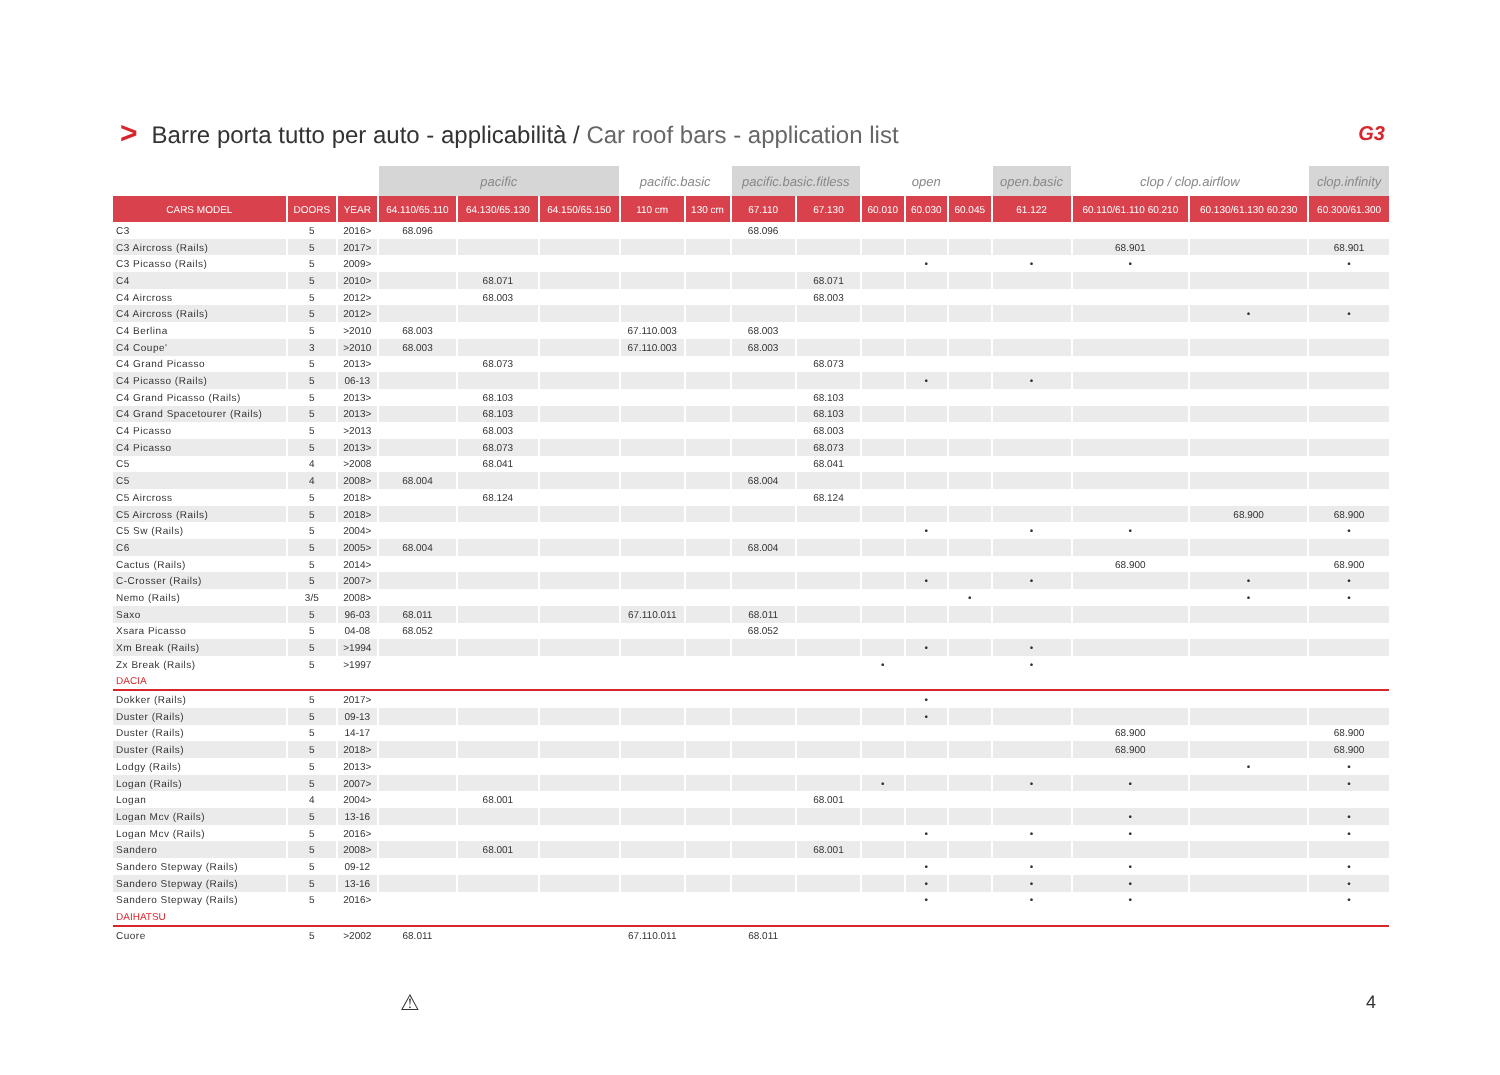> Barre porta tutto per auto - applicabilità / Car roof bars - application list G3
| | | | pacific | | | pacific.basic | | pacific.basic.fitless | | open | | | open.basic | clop / clop.airflow | | clop.infinity |
| --- | --- | --- | --- | --- | --- | --- | --- | --- | --- | --- | --- | --- | --- | --- | --- | --- |
| CARS MODEL | DOORS | YEAR | 64.110/65.110 | 64.130/65.130 | 64.150/65.150 | 110 cm | 130 cm | 67.110 | 67.130 | 60.010 | 60.030 | 60.045 | 61.122 | 60.110/61.110 60.210 | 60.130/61.130 60.230 | 60.300/61.300 |
| C3 | 5 | 2016> | 68.096 | | | | | 68.096 | | | | | | | | |
| C3 Aircross (Rails) | 5 | 2017> | | | | | | | | | | | | 68.901 | | 68.901 |
| C3 Picasso (Rails) | 5 | 2009> | | | | | | | | | • | | • | • | | • |
| C4 | 5 | 2010> | | 68.071 | | | | | 68.071 | | | | | | | |
| C4 Aircross | 5 | 2012> | | 68.003 | | | | | 68.003 | | | | | | | |
| C4 Aircross (Rails) | 5 | 2012> | | | | | | | | | | | | | • | • |
| C4 Berlina | 5 | >2010 | 68.003 | | | 67.110.003 | | 68.003 | | | | | | | | |
| C4 Coupe' | 3 | >2010 | 68.003 | | | 67.110.003 | | 68.003 | | | | | | | | |
| C4 Grand Picasso | 5 | 2013> | | 68.073 | | | | | 68.073 | | | | | | | |
| C4 Picasso (Rails) | 5 | 06-13 | | | | | | | | | • | | • | | | |
| C4 Grand Picasso (Rails) | 5 | 2013> | | 68.103 | | | | | 68.103 | | | | | | | |
| C4 Grand Spacetourer (Rails) | 5 | 2013> | | 68.103 | | | | | 68.103 | | | | | | | |
| C4 Picasso | 5 | >2013 | | 68.003 | | | | | 68.003 | | | | | | | |
| C4 Picasso | 5 | 2013> | | 68.073 | | | | | 68.073 | | | | | | | |
| C5 | 4 | >2008 | | 68.041 | | | | | 68.041 | | | | | | | |
| C5 | 4 | 2008> | 68.004 | | | | | 68.004 | | | | | | | | |
| C5 Aircross | 5 | 2018> | | 68.124 | | | | | 68.124 | | | | | | | |
| C5 Aircross (Rails) | 5 | 2018> | | | | | | | | | | | | | 68.900 | 68.900 |
| C5 Sw (Rails) | 5 | 2004> | | | | | | | | | • | | • | • | | • |
| C6 | 5 | 2005> | 68.004 | | | | | 68.004 | | | | | | | | |
| Cactus (Rails) | 5 | 2014> | | | | | | | | | | | | 68.900 | | 68.900 |
| C-Crosser (Rails) | 5 | 2007> | | | | | | | | | • | | • | | • | • |
| Nemo (Rails) | 3/5 | 2008> | | | | | | | | | | • | | | • | • |
| Saxo | 5 | 96-03 | 68.011 | | | 67.110.011 | | 68.011 | | | | | | | | |
| Xsara Picasso | 5 | 04-08 | 68.052 | | | | | 68.052 | | | | | | | | |
| Xm Break (Rails) | 5 | >1994 | | | | | | | | | • | | • | | | |
| Zx Break (Rails) | 5 | >1997 | | | | | | | | • | | | • | | | |
| DACIA | | | | | | | | | | | | | | | | |
| Dokker (Rails) | 5 | 2017> | | | | | | | | | • | | | | | |
| Duster (Rails) | 5 | 09-13 | | | | | | | | | • | | | | | |
| Duster (Rails) | 5 | 14-17 | | | | | | | | | | | | 68.900 | | 68.900 |
| Duster (Rails) | 5 | 2018> | | | | | | | | | | | | 68.900 | | 68.900 |
| Lodgy (Rails) | 5 | 2013> | | | | | | | | | | | | | • | • |
| Logan (Rails) | 5 | 2007> | | | | | | | | • | | | • | • | | • |
| Logan | 4 | 2004> | | 68.001 | | | | | 68.001 | | | | | | | |
| Logan Mcv (Rails) | 5 | 13-16 | | | | | | | | | | | | • | | • |
| Logan Mcv (Rails) | 5 | 2016> | | | | | | | | | • | | • | • | | • |
| Sandero | 5 | 2008> | | 68.001 | | | | | 68.001 | | | | | | | |
| Sandero Stepway (Rails) | 5 | 09-12 | | | | | | | | | • | | • | • | | • |
| Sandero Stepway (Rails) | 5 | 13-16 | | | | | | | | | • | | • | • | | • |
| Sandero Stepway (Rails) | 5 | 2016> | | | | | | | | | • | | • | • | | • |
| DAIHATSU | | | | | | | | | | | | | | | | |
| Cuore | 5 | >2002 | 68.011 | | | 67.110.011 | | 68.011 | | | | | | | | |
⚠ 4